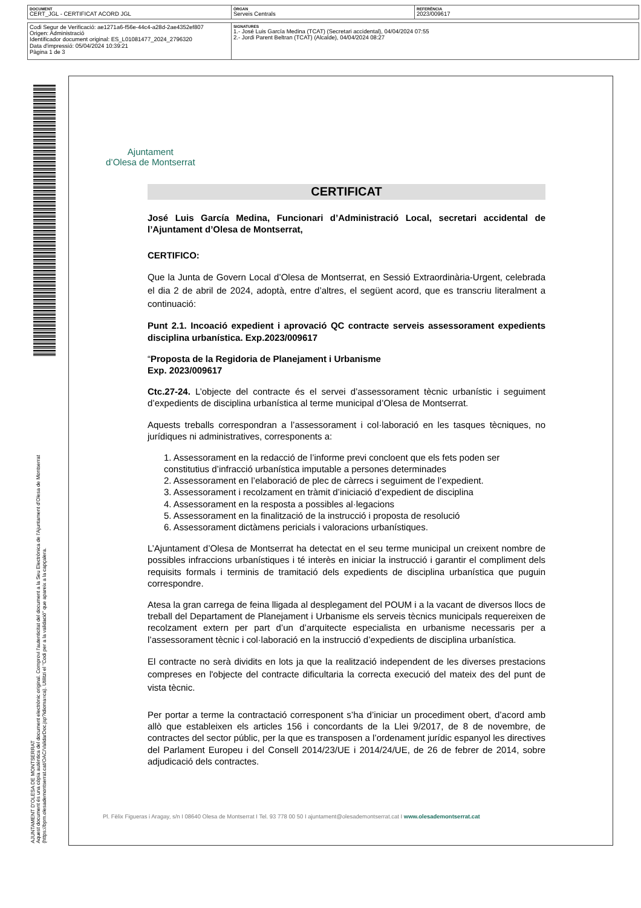| DOCUMENT CERT_JGL - CERTIFICAT ACORD JGL | ÒRGAN Serveis Centrals | REFERÈNCIA 2023/009617 |
| Codi Segur de Verificació: ae1271a6-f56e-44c4-a28d-2ae4352ef807 Origen: Administració Identificador document original: ES_L01081477_2024_2796320 Data d'impressió: 05/04/2024 10:39:21 Pàgina 1 de 3 | SIGNATURES 1.- José Luis García Medina (TCAT) (Secretari accidental), 04/04/2024 07:55 2.- Jordi Parent Beltran (TCAT) (Alcalde), 04/04/2024 08:27 |
Ajuntament
d’Olesa de Montserrat
CERTIFICAT
José Luis García Medina, Funcionari d’Administració Local, secretari accidental de l’Ajuntament d’Olesa de Montserrat,
CERTIFICO:
Que la Junta de Govern Local d’Olesa de Montserrat, en Sessió Extraordinària-Urgent, celebrada el dia 2 de abril de 2024, adoptà, entre d’altres, el següent acord, que es transcriu literalment a continuació:
Punt 2.1. Incoació expedient i aprovació QC contracte serveis assessorament expedients disciplina urbanística. Exp.2023/009617
“Proposta de la Regidoria de Planejament i Urbanisme
Exp. 2023/009617
Ctc.27-24. L’objecte del contracte és el servei d’assessorament tècnic urbanístic i seguiment d’expedients de disciplina urbanística al terme municipal d’Olesa de Montserrat.
Aquests treballs correspondran a l’assessorament i col·laboració en les tasques tècniques, no jurídiques ni administratives, corresponents a:
1. Assessorament en la redacció de l’informe previ concloent que els fets poden ser constitutius d’infracció urbanística imputable a persones determinades
2. Assessorament en l’elaboració de plec de càrrecs i seguiment de l’expedient.
3. Assessorament i recolzament en tràmit d’iniciació d’expedient de disciplina
4. Assessorament en la resposta a possibles al·legacions
5. Assessorament en la finalització de la instrucció i proposta de resolució
6. Assessorament dictàmens pericials i valoracions urbanístiques.
L’Ajuntament d’Olesa de Montserrat ha detectat en el seu terme municipal un creixent nombre de possibles infraccions urbanístiques i té interès en iniciar la instrucció i garantir el compliment dels requisits formals i terminis de tramitació dels expedients de disciplina urbanística que puguin correspondre.
Atesa la gran carrega de feina lligada al desplegament del POUM i a la vacant de diversos llocs de treball del Departament de Planejament i Urbanisme els serveis tècnics municipals requereixen de recolzament extern per part d’un d’arquitecte especialista en urbanisme necessaris per a l’assessorament tècnic i col·laboració en la instrucció d’expedients de disciplina urbanística.
El contracte no serà dividits en lots ja que la realització independent de les diverses prestacions compreses en l'objecte del contracte dificultaria la correcta execució del mateix des del punt de vista tècnic.
Per portar a terme la contractació corresponent s’ha d’iniciar un procediment obert, d’acord amb allò que estableixen els articles 156 i concordants de la Llei 9/2017, de 8 de novembre, de contractes del sector públic, per la que es transposen a l’ordenament jurídic espanyol les directives del Parlament Europeu i del Consell 2014/23/UE i 2014/24/UE, de 26 de febrer de 2014, sobre adjudicació dels contractes.
Pl. Fèlix Figueras i Aragay, s/n I 08640 Olesa de Montserrat I Tel. 93 778 00 50 I ajuntament@olesademontserrat.cat I www.olesademontserrat.cat
AJUNTAMENT D'OLESA DE MONTSERRAT
Aquest document és una còpia autèntica del document electrònic original. Comprovi l'autenticitat del document a la Seu Electrònica de l'Ajuntament d'Olesa de Montserrat (https://bpm.olesademontserrat.cat/OAC/ValidarDoc.jsp?idioma=ca). Utilitzi el "Codi per a la validació" que apareix a la capçalera.